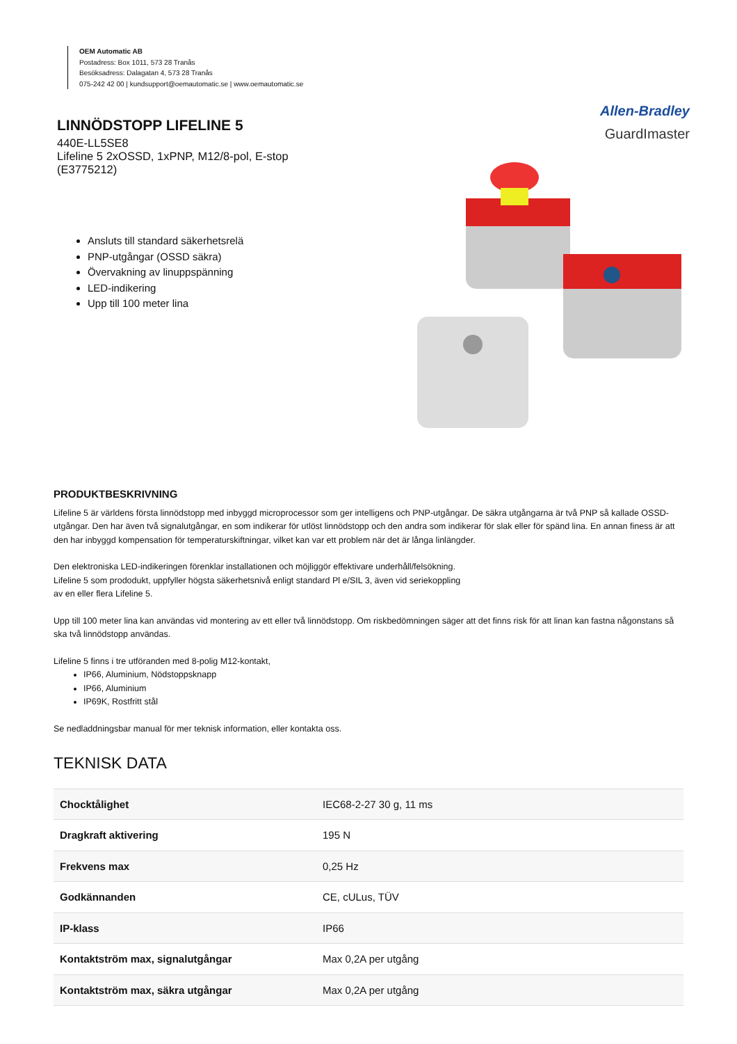OEM Automatic AB
Postadress: Box 1011, 573 28 Tranås
Besöksadress: Dalagatan 4, 573 28 Tranås
075-242 42 00 | kundsupport@oemautomatic.se | www.oemautomatic.se
LINNÖDSTOPP LIFELINE 5
440E-LL5SE8
Lifeline 5 2xOSSD, 1xPNP, M12/8-pol, E-stop
(E3775212)
Allen-Bradley
GuardImaster
Ansluts till standard säkerhetsrelä
PNP-utgångar (OSSD säkra)
Övervakning av linuppspänning
LED-indikering
Upp till 100 meter lina
PRODUKTBESKRIVNING
Lifeline 5 är världens första linnödstopp med inbyggd microprocessor som ger intelligens och PNP-utgångar. De säkra utgångarna är två PNP så kallade OSSD-utgångar. Den har även två signalutgångar, en som indikerar för utlöst linnödstopp och den andra som indikerar för slak eller för spänd lina. En annan finess är att den har inbyggd kompensation för temperaturskiftningar, vilket kan var ett problem när det är långa linlängder.
Den elektroniska LED-indikeringen förenklar installationen och möjliggör effektivare underhåll/felsökning.
Lifeline 5 som prododukt, uppfyller högsta säkerhetsnivå enligt standard Pl e/SIL 3, även vid seriekoppling
av en eller flera Lifeline 5.
Upp till 100 meter lina kan användas vid montering av ett eller två linnödstopp. Om riskbedömningen säger att det finns risk för att linan kan fastna någonstans så ska två linnödstopp användas.
Lifeline 5 finns i tre utföranden med 8-polig M12-kontakt,
IP66, Aluminium, Nödstoppsknapp
IP66, Aluminium
IP69K, Rostfritt stål
Se nedladdningsbar manual för mer teknisk information, eller kontakta oss.
TEKNISK DATA
| Chocktålighet | IEC68-2-27 30 g, 11 ms |
| Dragkraft aktivering | 195 N |
| Frekvens max | 0,25 Hz |
| Godkännanden | CE, cULus, TÜV |
| IP-klass | IP66 |
| Kontaktström max, signalutgångar | Max 0,2A per utgång |
| Kontaktström max, säkra utgångar | Max 0,2A per utgång |